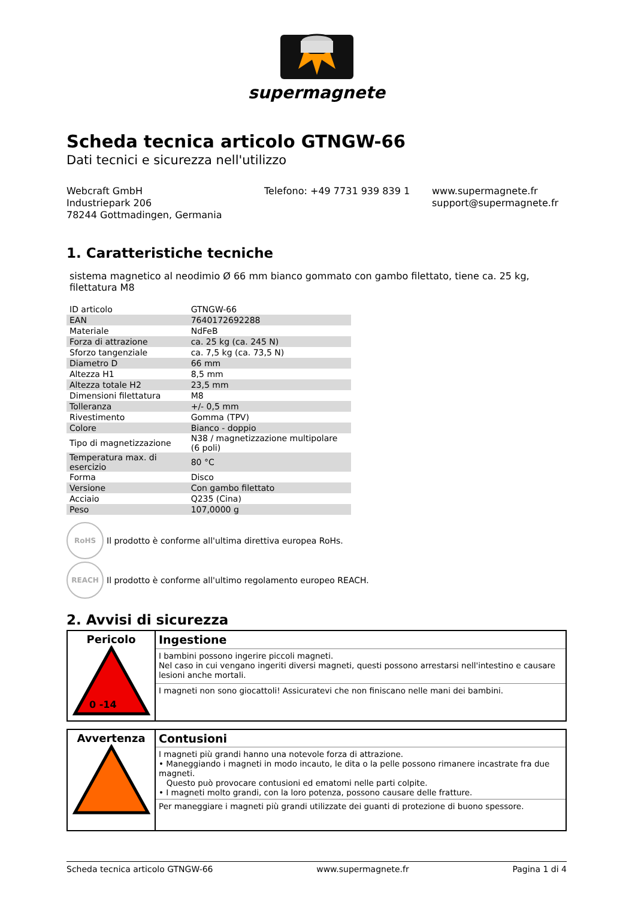supermagnete
Scheda tecnica articolo GTNGW-66
Dati tecnici e sicurezza nell'utilizzo
Webcraft GmbH
Industriepark 206
78244 Gottmadingen, Germania
Telefono: +49 7731 939 839 1 www.supermagnete.fr
support@supermagnete.fr
1. Caratteristiche tecniche
sistema magnetico al neodimio Ø 66 mm bianco gommato con gambo filettato, tiene ca. 25 kg, filettatura M8
| ID articolo | GTNGW-66 |
| EAN | 7640172692288 |
| Materiale | NdFeB |
| Forza di attrazione | ca. 25 kg (ca. 245 N) |
| Sforzo tangenziale | ca. 7,5 kg (ca. 73,5 N) |
| Diametro D | 66 mm |
| Altezza H1 | 8,5 mm |
| Altezza totale H2 | 23,5 mm |
| Dimensioni filettatura | M8 |
| Tolleranza | +/- 0,5 mm |
| Rivestimento | Gomma (TPV) |
| Colore | Bianco - doppio |
| Tipo di magnetizzazione | N38 / magnetizzazione multipolare (6 poli) |
| Temperatura max. di esercizio | 80 °C |
| Forma | Disco |
| Versione | Con gambo filettato |
| Acciaio | Q235 (Cina) |
| Peso | 107,0000 g |
RoHS
Il prodotto è conforme all'ultima direttiva europea RoHs.
REACH
Il prodotto è conforme all'ultimo regolamento europeo REACH.
2. Avvisi di sicurezza
| Pericolo 0 -14 | Ingestione |
| | I bambini possono ingerire piccoli magneti. Nel caso in cui vengano ingeriti diversi magneti, questi possono arrestarsi nell'intestino e causare lesioni anche mortali. |
| | I magneti non sono giocattoli! Assicuratevi che non finiscano nelle mani dei bambini. |
| Avvertenza | Contusioni |
| | I magneti più grandi hanno una notevole forza di attrazione. • Maneggiando i magneti in modo incauto, le dita o la pelle possono rimanere incastrate fra due magneti. Questo può provocare contusioni ed ematomi nelle parti colpite. • I magneti molto grandi, con la loro potenza, possono causare delle fratture. |
| | Per maneggiare i magneti più grandi utilizzate dei guanti di protezione di buono spessore. |
Scheda tecnica articolo GTNGW-66 www.supermagnete.fr Pagina 1 di 4